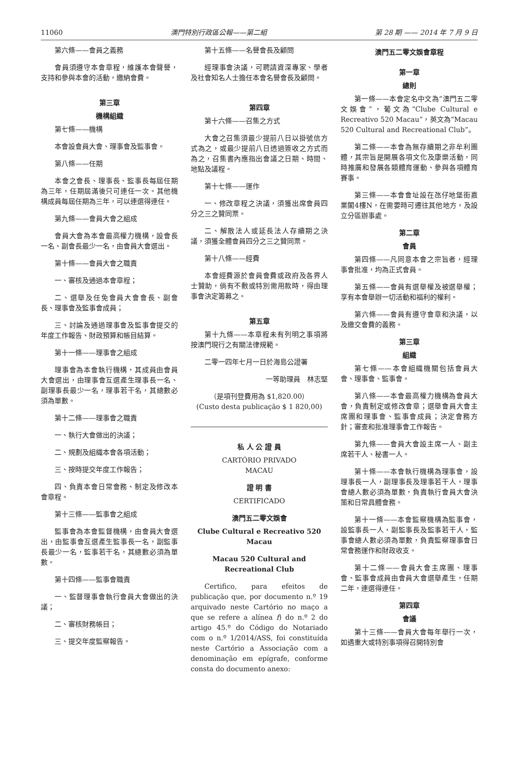11060 澳門特別行政區公報——第二組 第 28 期 —— 2014 年 7 月 9 日
第六條——會員之義務
會員須遵守本會章程，維護本會聲譽，支持和參與本會的活動，繳納會費。
第三章
機構組織
第七條——機構
本會設會員大會、理事會及監事會。
第八條——任期
本會之會長、理事長、監事長每屆任期為三年，任期屆滿後只可連任一次。其他機構成員每屆任期為三年，可以連選得連任。
第九條——會員大會之組成
會員大會為本會最高權力機構，設會長一名、副會長最少一名，由會員大會選出。
第十條——會員大會之職責
一、審核及通過本會章程；
二、選舉及任免會員大會會長、副會長、理事會及監事會成員；
三、討論及通過理事會及監事會提交的年度工作報告、財政預算和帳目結算。
第十一條——理事會之組成
理事會為本會執行機構，其成員由會員大會選出，由理事會互選產生理事長一名、副理事長最少一名，理事若干名，其總數必須為單數。
第十二條——理事會之職責
一、執行大會做出的決議；
二、規劃及組織本會各項活動；
三、按時提交年度工作報告；
四、負責本會日常會務、制定及修改本會章程。
第十三條——監事會之組成
監事會為本會監督機構，由會員大會選出，由監事會互選產生監事長一名，副監事長最少一名，監事若干名，其總數必須為單數。
第十四條——監事會職責
一、監督理事會執行會員大會做出的決議；
二、審核財務帳目；
三、提交年度監察報告。
第十五條——名譽會長及顧問
經理事會決議，可聘請資深專家、學者及社會知名人士擔任本會名譽會長及顧問。
第四章
第十六條——召集之方式
大會之召集須最少提前八日以掛號信方式為之，或最少提前八日透過簽收之方式而為之，召集書內應指出會議之日期、時間、地點及議程。
第十七條——運作
一、修改章程之決議，須獲出席會員四分之三之贊同票。
二、解散法人或延長法人存續期之決議，須獲全體會員四分之三之贊同票。
第十八條——經費
本會經費源於會員會費或政府及各界人士贊助，倘有不敷或特別需用款時，得由理事會決定籌募之。
第五章
第十九條——本章程未有列明之事項將按澳門現行之有關法律規範。
二零一四年七月一日於海島公證署
一等助理員　林志堅
（是項刊登費用為 $1,820.00）
(Custo desta publicação $ 1 820,00)
私 人 公 證 員
CARTÓRIO PRIVADO
MACAU
證 明 書
CERTIFICADO
澳門五二零文娛會
Clube Cultural e Recreativo 520 Macau
Macau 520 Cultural and
Recreational Club
Certifico, para efeitos de publicação que, por documento n.º 19 arquivado neste Cartório no maço a que se refere a alínea f) do n.º 2 do artigo 45.º do Código do Notariado com o n.º 1/2014/ASS, foi constituída neste Cartório a Associação com a denominação em epígrafe, conforme consta do documento anexo:
澳門五二零文娛會章程
第一章
總則
第一條——本會定名中文為“澳門五二零文娛會”，葡文為“Clube Cultural e Recreativo 520 Macau”，英文為“Macau 520 Cultural and Recreational Club”。
第二條——本會為無存續期之非牟利團體，其宗旨是開展各項文化及康樂活動，同時推廣和發展各類體育運動、參與各項體育賽事。
第三條——本會會址設在氹仔地堡街嘉業閣4樓N，在需要時可遷往其他地方，及設立分區辦事處。
第二章
會員
第四條——凡同意本會之宗旨者，經理事會批准，均為正式會員。
第五條——會員有選舉權及被選舉權；享有本會舉辦一切活動和福利的權利。
第六條——會員有遵守會章和決議，以及繳交會費的義務。
第三章
組織
第七條——本會組織機關包括會員大會、理事會、監事會。
第八條——本會最高權力機構為會員大會，負責制定或修改會章；選舉會員大會主席團和理事會、監事會成員；決定會務方針；審查和批准理事會工作報告。
第九條——會員大會設主席一人、副主席若干人、秘書一人。
第十條——本會執行機構為理事會，設理事長一人，副理事長及理事若干人，理事會總人數必須為單數，負責執行會員大會決策和日常具體會務。
第十一條——本會監察機構為監事會，設監事長一人，副監事長及監事若干人，監事會總人數必須為單數，負責監察理事會日常會務運作和財政收支。
第十二條——會員大會主席團、理事會、監事會成員由會員大會選舉產生，任期二年，連選得連任。
第四章
會議
第十三條——會員大會每年舉行一次，如遇重大或特別事項得召開特別會